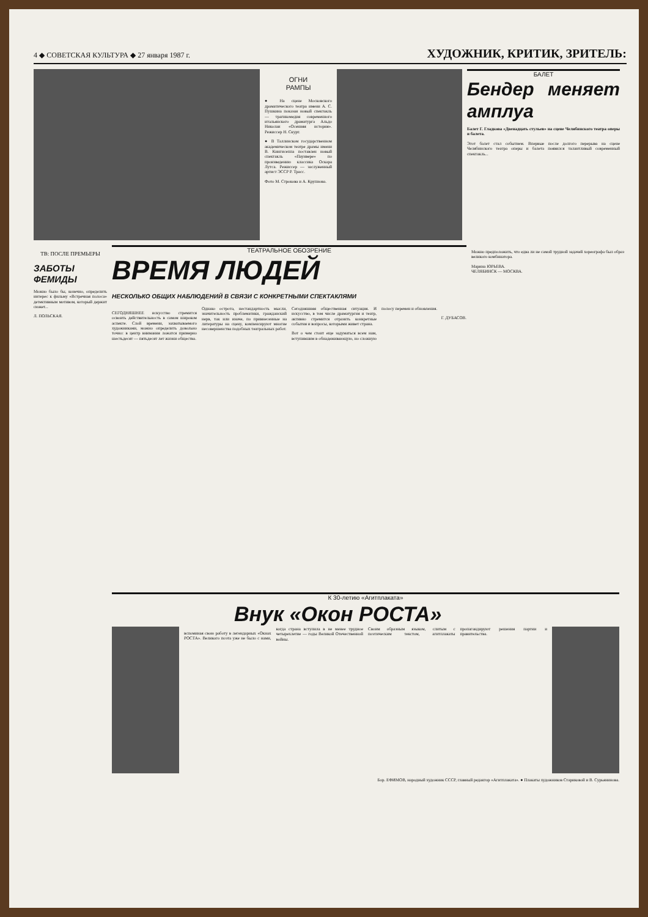4 ◆ СОВЕТСКАЯ КУЛЬТУРА ◆ 27 января 1987 г. ХУДОЖНИК, КРИТИК, ЗРИТЕЛЬ:
ОГНИ
РАМПЫ
● На сцене Московского драматического театра имени А. С. Пушкина показан новый спектакль — трагикомедия современного итальянского драматурга Альдо Николаи «Осенняя история». Режиссер Н. Скурт.
● В Таллинском государственном академическом театре драмы имени В. Кингисеппа поставлен новый спектакль «Паунвере» по произведению классика Оскара Лутса. Режиссер — заслуженный артист ЭССР Р. Трасс.
Фото М. Строкова и А. Крупнова.
БАЛЕТ
Бендер меняет амплуа
Балет Г. Гладкова «Двенадцать стульев» на сцене Челябинского театра оперы и балета.
Этот балет стал событием. Впервые после долгого перерыва на сцене Челябинского театра оперы и балета появился талантливый современный спектакль...
ТВ: ПОСЛЕ ПРЕМЬЕРЫ
ЗАБОТЫ ФЕМИДЫ
Можно было бы, конечно, определить интерес к фильму «Встречная полоса» детективным мотивом, который держит сюжет...
Л. ПОЛЬСКАЯ.
ТЕАТРАЛЬНОЕ ОБОЗРЕНИЕ
ВРЕМЯ ЛЮДЕЙ
НЕСКОЛЬКО ОБЩИХ НАБЛЮДЕНИЙ В СВЯЗИ С КОНКРЕТНЫМИ СПЕКТАКЛЯМИ
СЕГОДНЯШНЕЕ искусство стремится освоить действительность в самом широком аспекте. Слой времени, захватываемого художниками, можно определить довольно точно: в центр внимания ложатся примерно шестьдесят — пятьдесят лет жизни общества.
Однако острота, нестандартность мысли, значительность проблематики, гражданский нерв, так или иначе, по привнесенные на литературы на сцену, компенсируют многие несовершенства подобных театральных работ.
Сегодняшняя общественная ситуация. И искусство, в том числе драматургия и театр, активно стремится отразить конкретные события и вопросы, которыми живет страна.
Вот о чем стоит еще задуматься всем нам, вступившим в обнадеживающую, но сложную полосу перемен и обновления.
Г. ДУБАСОВ.
Можно предположить, что едва ли не самой трудной задачей хореографа был образ великого комбинатора.
Марина ЮРЬЕВА.
ЧЕЛЯБИНСК — МОСКВА.
К 30-летию «Агитплаката»
Внук «Окон РОСТА»
вспоминая свою работу в легендарных «Окнах РОСТА». Великого поэта уже не было с нами, когда страна вступила в не менее трудное четырехлетие — годы Великой Отечественной войны.
Своим образным языком, слитым с поэтическим текстом, агитплакаты пропагандируют решения партии и правительства.
Бор. ЕФИМОВ, народный художник СССР, главный редактор «Агитплаката». ● Плакаты художников Стариковой и В. Сурьянинова.